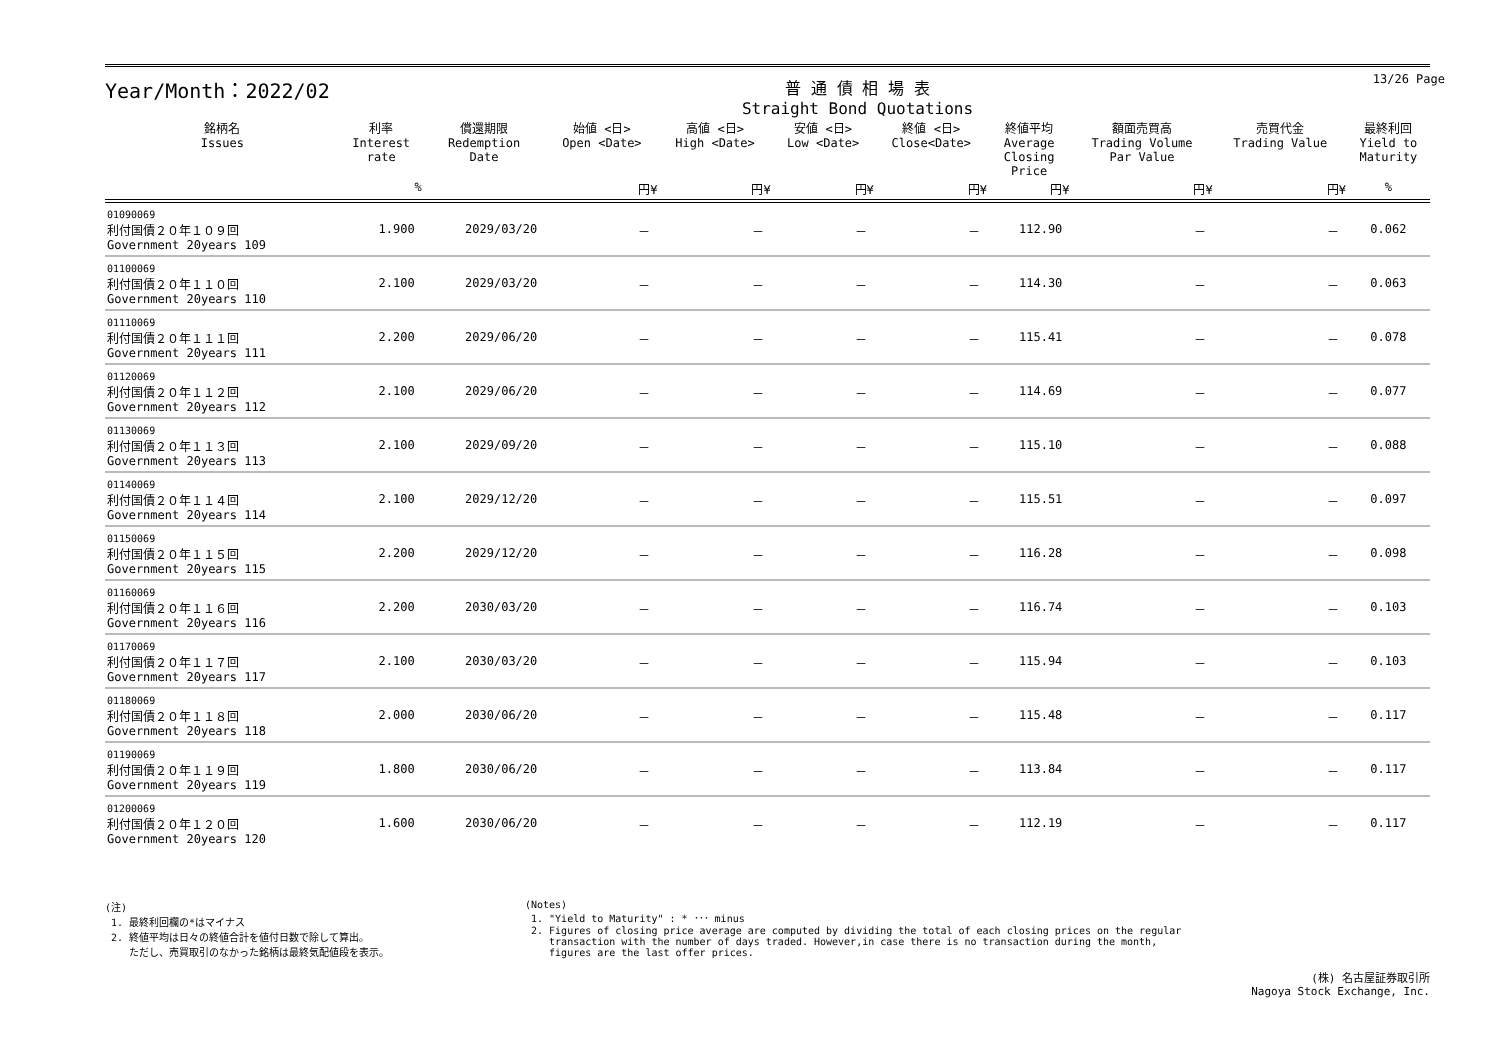Year/Month：2022/02
普 通 債 相 場 表
Straight Bond Quotations
13/26 Page
| 銘柄名 Issues | 利率 Interest rate | 償還期限 Redemption Date | 始値 <日> Open <Date> | 高値 <日> High <Date> | 安値 <日> Low <Date> | 終値 <日> Close<Date> | 終値平均 Average Closing Price | 額面売買高 Trading Volume Par Value | 売買代金 Trading Value | 最終利回 Yield to Maturity |
| --- | --- | --- | --- | --- | --- | --- | --- | --- | --- | --- |
| | % | | 円¥ | 円¥ | 円¥ | 円¥ | 円¥ | 円¥ | 円¥ | % |
| 01090069 利付国債２０年１０９回 Government 20years 109 | 1.900 | 2029/03/20 | － | － | － | － | 112.90 | － | － | 0.062 |
| 01100069 利付国債２０年１１０回 Government 20years 110 | 2.100 | 2029/03/20 | － | － | － | － | 114.30 | － | － | 0.063 |
| 01110069 利付国債２０年１１１回 Government 20years 111 | 2.200 | 2029/06/20 | － | － | － | － | 115.41 | － | － | 0.078 |
| 01120069 利付国債２０年１１２回 Government 20years 112 | 2.100 | 2029/06/20 | － | － | － | － | 114.69 | － | － | 0.077 |
| 01130069 利付国債２０年１１３回 Government 20years 113 | 2.100 | 2029/09/20 | － | － | － | － | 115.10 | － | － | 0.088 |
| 01140069 利付国債２０年１１４回 Government 20years 114 | 2.100 | 2029/12/20 | － | － | － | － | 115.51 | － | － | 0.097 |
| 01150069 利付国債２０年１１５回 Government 20years 115 | 2.200 | 2029/12/20 | － | － | － | － | 116.28 | － | － | 0.098 |
| 01160069 利付国債２０年１１６回 Government 20years 116 | 2.200 | 2030/03/20 | － | － | － | － | 116.74 | － | － | 0.103 |
| 01170069 利付国債２０年１１７回 Government 20years 117 | 2.100 | 2030/03/20 | － | － | － | － | 115.94 | － | － | 0.103 |
| 01180069 利付国債２０年１１８回 Government 20years 118 | 2.000 | 2030/06/20 | － | － | － | － | 115.48 | － | － | 0.117 |
| 01190069 利付国債２０年１１９回 Government 20years 119 | 1.800 | 2030/06/20 | － | － | － | － | 113.84 | － | － | 0.117 |
| 01200069 利付国債２０年１２０回 Government 20years 120 | 1.600 | 2030/06/20 | － | － | － | － | 112.19 | － | － | 0.117 |
(注)
1. 最終利回欄の*はマイナス
2. 終値平均は日々の終値合計を値付日数で除して算出。
ただし、売買取引のなかった銘柄は最終気配値段を表示。
(Notes)
1. "Yield to Maturity" : * ･･･ minus
2. Figures of closing price average are computed by dividing the total of each closing prices on the regular
transaction with the number of days traded. However,in case there is no transaction during the month,
figures are the last offer prices.
(株) 名古屋証券取引所
Nagoya Stock Exchange, Inc.